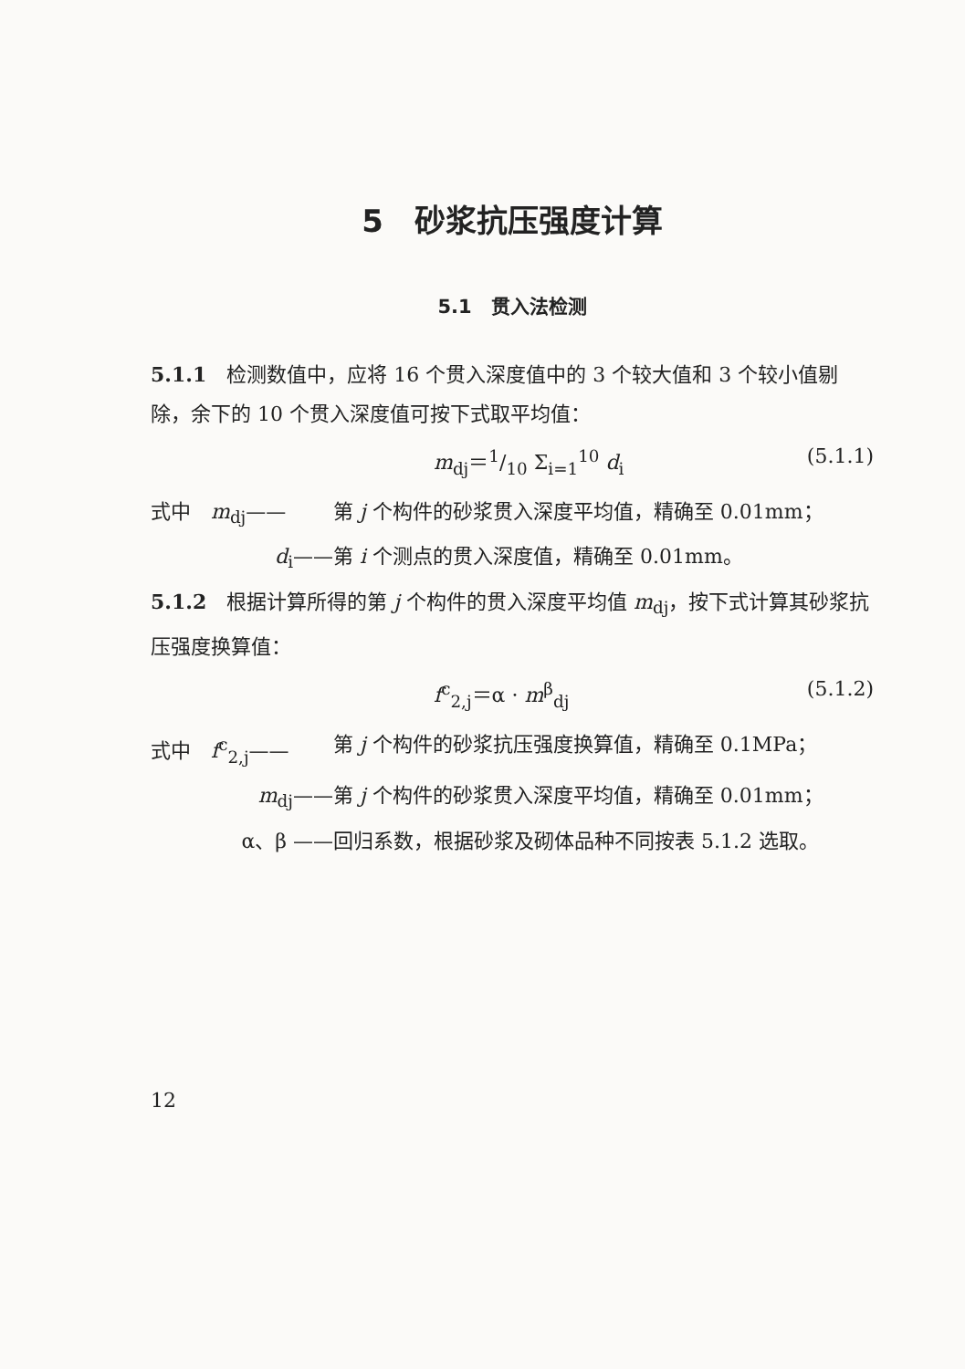5　砂浆抗压强度计算
5.1　贯入法检测
5.1.1　检测数值中，应将 16 个贯入深度值中的 3 个较大值和 3 个较小值剔除，余下的 10 个贯入深度值可按下式取平均值：
m<sub>dj</sub>＝1/10 Σ<sub>i=1</sub><sup>10</sup> d<sub>i</sub> (5.1.1)
式中　m<sub>dj</sub>—— 第 j 个构件的砂浆贯入深度平均值，精确至 0.01mm；
d<sub>i</sub>—— 第 i 个测点的贯入深度值，精确至 0.01mm。
5.1.2　根据计算所得的第 j 个构件的贯入深度平均值 m<sub>dj</sub>，按下式计算其砂浆抗压强度换算值：
f<sup>c</sup><sub>2,j</sub>＝α · m<sup>β</sup><sub>dj</sub> (5.1.2)
式中　f<sup>c</sup><sub>2,j</sub>—— 第 j 个构件的砂浆抗压强度换算值，精确至 0.1MPa；
m<sub>dj</sub>—— 第 j 个构件的砂浆贯入深度平均值，精确至 0.01mm；
α、β —— 回归系数，根据砂浆及砌体品种不同按表 5.1.2 选取。
12